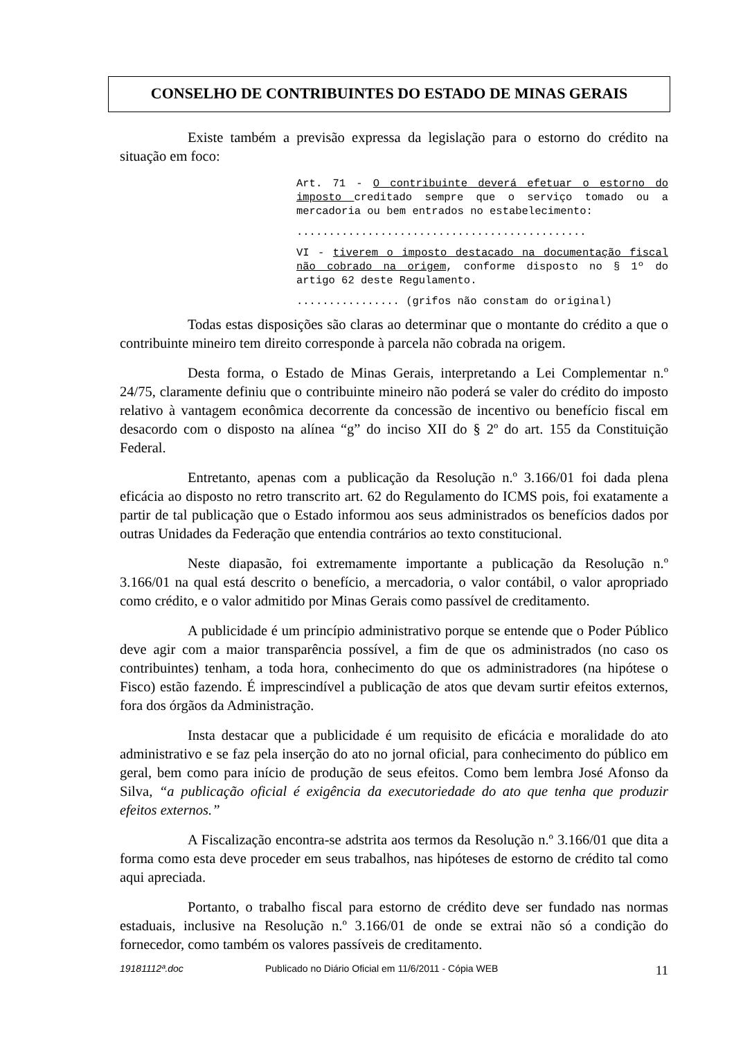CONSELHO DE CONTRIBUINTES DO ESTADO DE MINAS GERAIS
Existe também a previsão expressa da legislação para o estorno do crédito na situação em foco:
Art. 71 - O contribuinte deverá efetuar o estorno do imposto creditado sempre que o serviço tomado ou a mercadoria ou bem entrados no estabelecimento:
.............................................
VI - tiverem o imposto destacado na documentação fiscal não cobrado na origem, conforme disposto no § 1º do artigo 62 deste Regulamento.
................ (grifos não constam do original)
Todas estas disposições são claras ao determinar que o montante do crédito a que o contribuinte mineiro tem direito corresponde à parcela não cobrada na origem.
Desta forma, o Estado de Minas Gerais, interpretando a Lei Complementar n.º 24/75, claramente definiu que o contribuinte mineiro não poderá se valer do crédito do imposto relativo à vantagem econômica decorrente da concessão de incentivo ou benefício fiscal em desacordo com o disposto na alínea “g” do inciso XII do § 2º do art. 155 da Constituição Federal.
Entretanto, apenas com a publicação da Resolução n.º 3.166/01 foi dada plena eficácia ao disposto no retro transcrito art. 62 do Regulamento do ICMS pois, foi exatamente a partir de tal publicação que o Estado informou aos seus administrados os benefícios dados por outras Unidades da Federação que entendia contrários ao texto constitucional.
Neste diapasão, foi extremamente importante a publicação da Resolução n.º 3.166/01 na qual está descrito o benefício, a mercadoria, o valor contábil, o valor apropriado como crédito, e o valor admitido por Minas Gerais como passível de creditamento.
A publicidade é um princípio administrativo porque se entende que o Poder Público deve agir com a maior transparência possível, a fim de que os administrados (no caso os contribuintes) tenham, a toda hora, conhecimento do que os administradores (na hipótese o Fisco) estão fazendo. É imprescindível a publicação de atos que devam surtir efeitos externos, fora dos órgãos da Administração.
Insta destacar que a publicidade é um requisito de eficácia e moralidade do ato administrativo e se faz pela inserção do ato no jornal oficial, para conhecimento do público em geral, bem como para início de produção de seus efeitos. Como bem lembra José Afonso da Silva, “a publicação oficial é exigência da executoriedade do ato que tenha que produzir efeitos externos.”
A Fiscalização encontra-se adstrita aos termos da Resolução n.º 3.166/01 que dita a forma como esta deve proceder em seus trabalhos, nas hipóteses de estorno de crédito tal como aqui apreciada.
Portanto, o trabalho fiscal para estorno de crédito deve ser fundado nas normas estaduais, inclusive na Resolução n.º 3.166/01 de onde se extrai não só a condição do fornecedor, como também os valores passíveis de creditamento.
19181112ª.doc Publicado no Diário Oficial em 11/6/2011 - Cópia WEB 11